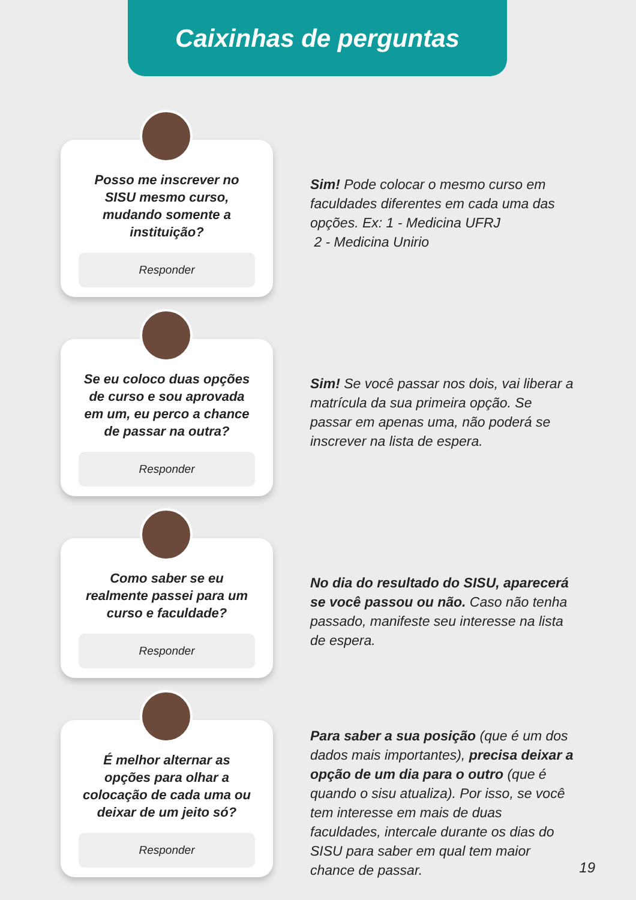Caixinhas de perguntas
Posso me inscrever no SISU mesmo curso, mudando somente a instituição?
Responder
Sim! Pode colocar o mesmo curso em faculdades diferentes em cada uma das opções. Ex: 1 - Medicina UFRJ
2 - Medicina Unirio
Se eu coloco duas opções de curso e sou aprovada em um, eu perco a chance de passar na outra?
Responder
Sim! Se você passar nos dois, vai liberar a matrícula da sua primeira opção. Se passar em apenas uma, não poderá se inscrever na lista de espera.
Como saber se eu realmente passei para um curso e faculdade?
Responder
No dia do resultado do SISU, aparecerá se você passou ou não. Caso não tenha passado, manifeste seu interesse na lista de espera.
É melhor alternar as opções para olhar a colocação de cada uma ou deixar de um jeito só?
Responder
Para saber a sua posição (que é um dos dados mais importantes), precisa deixar a opção de um dia para o outro (que é quando o sisu atualiza). Por isso, se você tem interesse em mais de duas faculdades, intercale durante os dias do SISU para saber em qual tem maior chance de passar.
19